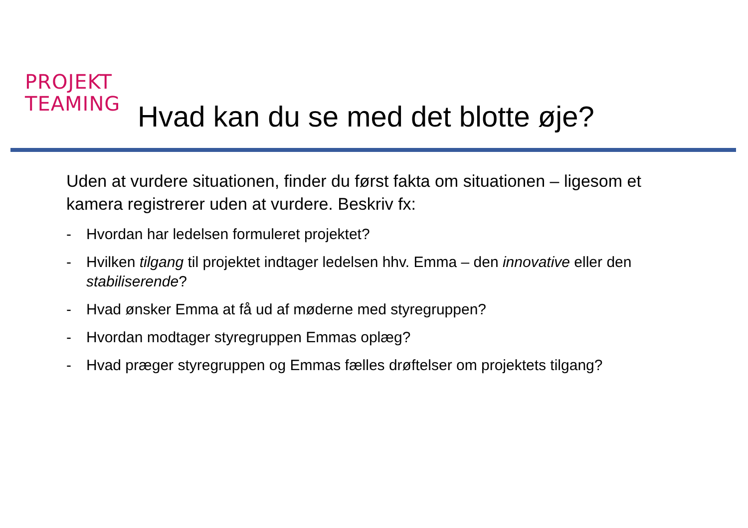PROJEKT
TEAMING
Hvad kan du se med det blotte øje?
Uden at vurdere situationen, finder du først fakta om situationen – ligesom et kamera registrerer uden at vurdere. Beskriv fx:
- Hvordan har ledelsen formuleret projektet?
- Hvilken tilgang til projektet indtager ledelsen hhv. Emma – den innovative eller den stabiliserende?
- Hvad ønsker Emma at få ud af møderne med styregruppen?
- Hvordan modtager styregruppen Emmas oplæg?
- Hvad præger styregruppen og Emmas fælles drøftelser om projektets tilgang?